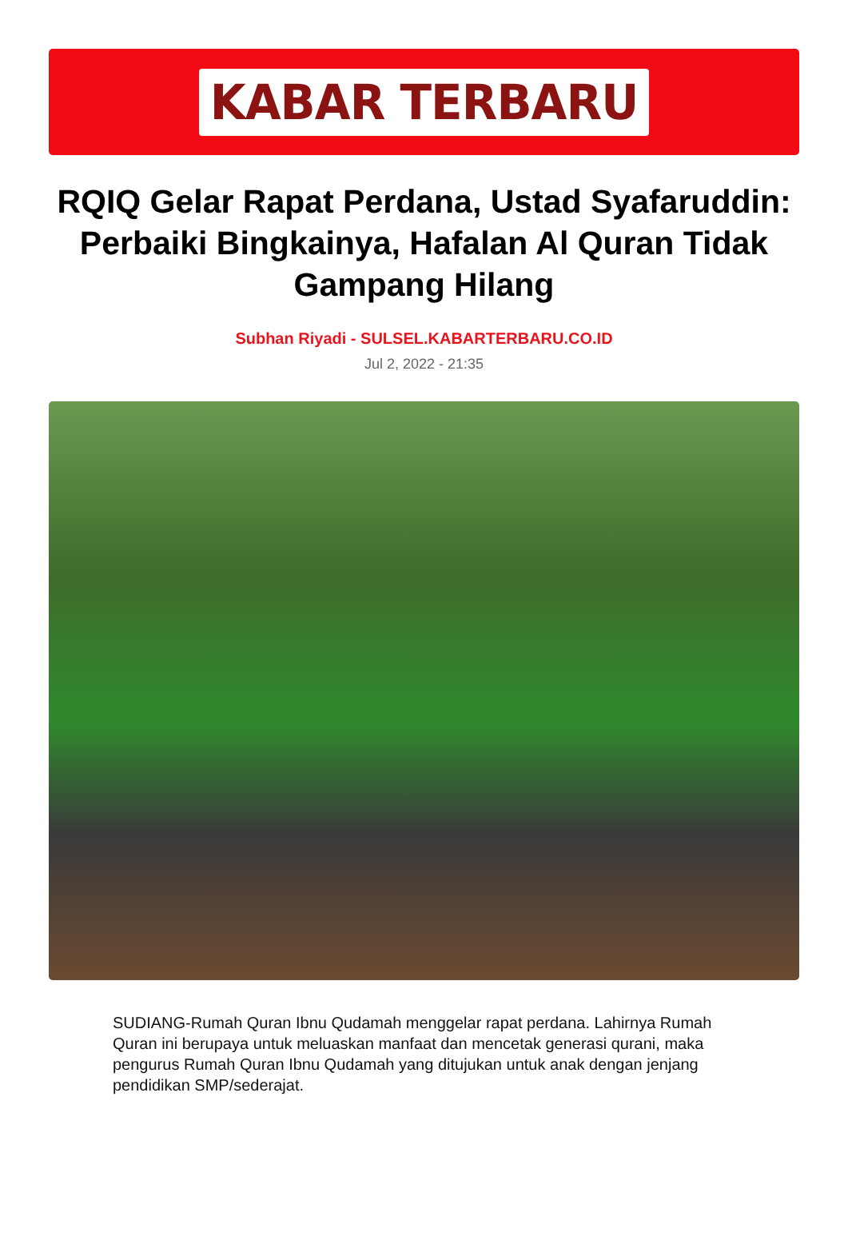KABAR TERBARU
RQIQ Gelar Rapat Perdana, Ustad Syafaruddin: Perbaiki Bingkainya, Hafalan Al Quran Tidak Gampang Hilang
Subhan Riyadi - SULSEL.KABARTERBARU.CO.ID
Jul 2, 2022 - 21:35
SUDIANG-Rumah Quran Ibnu Qudamah menggelar rapat perdana. Lahirnya Rumah Quran ini berupaya untuk meluaskan manfaat dan mencetak generasi qurani, maka pengurus Rumah Quran Ibnu Qudamah yang ditujukan untuk anak dengan jenjang pendidikan SMP/sederajat.